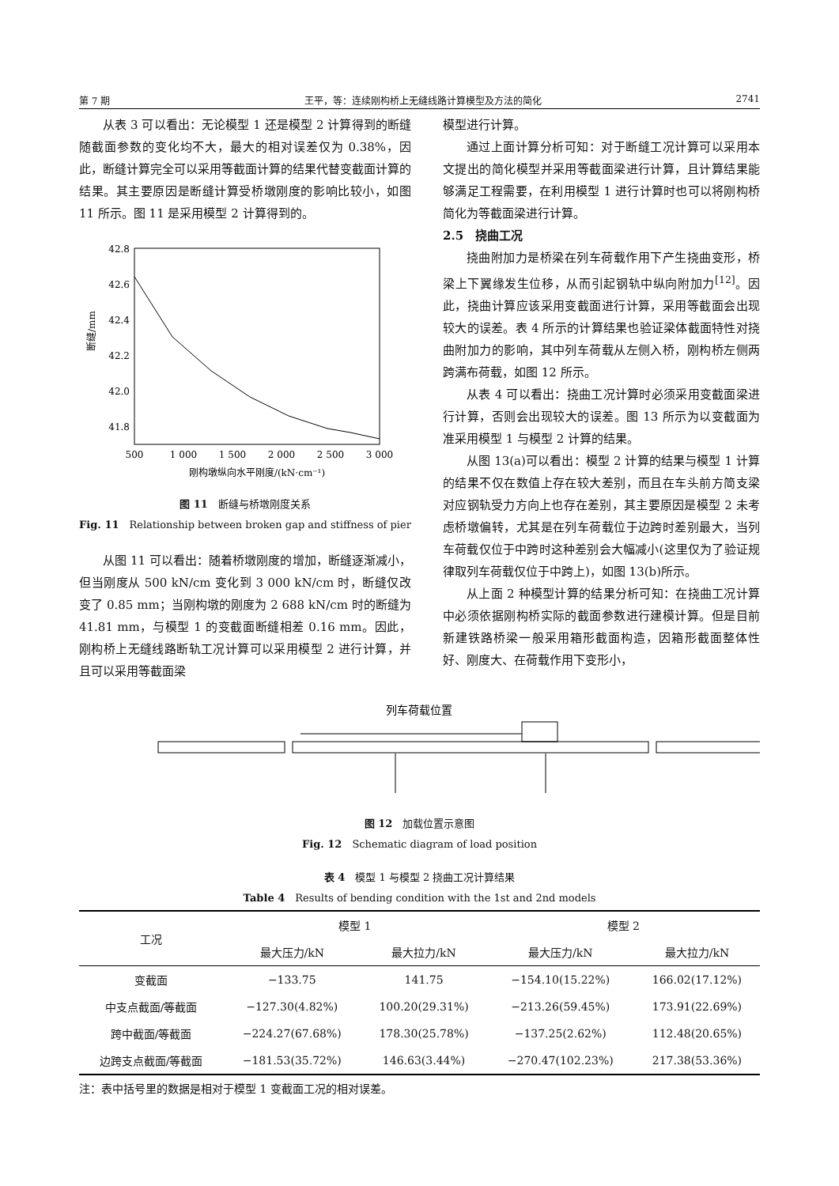第 7 期 王平，等：连续刚构桥上无缝线路计算模型及方法的简化 2741
从表 3 可以看出：无论模型 1 还是模型 2 计算得到的断缝随截面参数的变化均不大，最大的相对误差仅为 0.38%，因此，断缝计算完全可以采用等截面计算的结果代替变截面计算的结果。其主要原因是断缝计算受桥墩刚度的影响比较小，如图 11 所示。图 11 是采用模型 2 计算得到的。
42.8
42.6
42.4
42.2
42.0
41.8
500
1 000
1 500
2 000
2 500
3 000
刚构墩纵向水平刚度/(kN·cm⁻¹)
断缝/mm
图 11　断缝与桥墩刚度关系
Fig. 11　Relationship between broken gap and stiffness of pier
从图 11 可以看出：随着桥墩刚度的增加，断缝逐渐减小，但当刚度从 500 kN/cm 变化到 3 000 kN/cm 时，断缝仅改变了 0.85 mm；当刚构墩的刚度为 2 688 kN/cm 时的断缝为 41.81 mm，与模型 1 的变截面断缝相差 0.16 mm。因此，刚构桥上无缝线路断轨工况计算可以采用模型 2 进行计算，并且可以采用等截面梁
模型进行计算。
通过上面计算分析可知：对于断缝工况计算可以采用本文提出的简化模型并采用等截面梁进行计算，且计算结果能够满足工程需要，在利用模型 1 进行计算时也可以将刚构桥简化为等截面梁进行计算。
2.5　挠曲工况
挠曲附加力是桥梁在列车荷载作用下产生挠曲变形，桥梁上下翼缘发生位移，从而引起钢轨中纵向附加力<sup>[12]</sup>。因此，挠曲计算应该采用变截面进行计算，采用等截面会出现较大的误差。表 4 所示的计算结果也验证梁体截面特性对挠曲附加力的影响，其中列车荷载从左侧入桥，刚构桥左侧两跨满布荷载，如图 12 所示。
从表 4 可以看出：挠曲工况计算时必须采用变截面梁进行计算，否则会出现较大的误差。图 13 所示为以变截面为准采用模型 1 与模型 2 计算的结果。
从图 13(a)可以看出：模型 2 计算的结果与模型 1 计算的结果不仅在数值上存在较大差别，而且在车头前方简支梁对应钢轨受力方向上也存在差别，其主要原因是模型 2 未考虑桥墩偏转，尤其是在列车荷载位于边跨时差别最大，当列车荷载仅位于中跨时这种差别会大幅减小(这里仅为了验证规律取列车荷载仅位于中跨上)，如图 13(b)所示。
从上面 2 种模型计算的结果分析可知：在挠曲工况计算中必须依据刚构桥实际的截面参数进行建模计算。但是目前新建铁路桥梁一般采用箱形截面构造，因箱形截面整体性好、刚度大、在荷载作用下变形小，
列车荷载位置
图 12　加载位置示意图
Fig. 12　Schematic diagram of load position
表 4　模型 1 与模型 2 挠曲工况计算结果
Table 4　Results of bending condition with the 1st and 2nd models
| 工况 | 模型 1 | | 模型 2 | |
| --- | --- | --- | --- | --- |
| | 最大压力/kN | 最大拉力/kN | 最大压力/kN | 最大拉力/kN |
| 变截面 | −133.75 | 141.75 | −154.10(15.22%) | 166.02(17.12%) |
| 中支点截面/等截面 | −127.30(4.82%) | 100.20(29.31%) | −213.26(59.45%) | 173.91(22.69%) |
| 跨中截面/等截面 | −224.27(67.68%) | 178.30(25.78%) | −137.25(2.62%) | 112.48(20.65%) |
| 边跨支点截面/等截面 | −181.53(35.72%) | 146.63(3.44%) | −270.47(102.23%) | 217.38(53.36%) |
注：表中括号里的数据是相对于模型 1 变截面工况的相对误差。